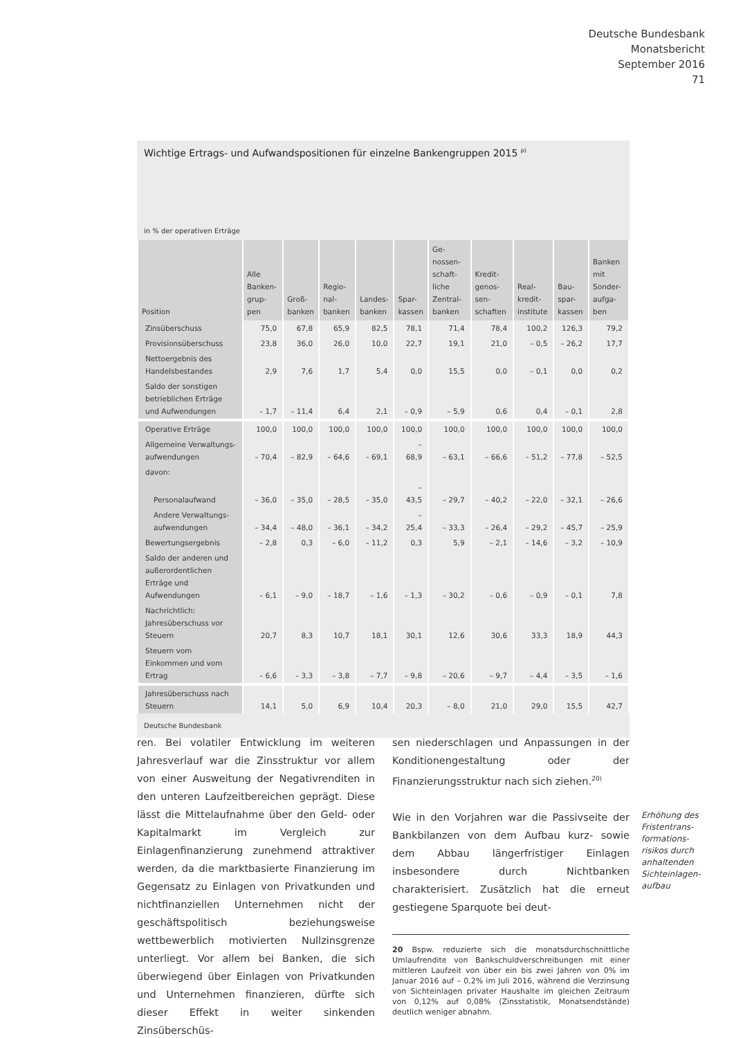Deutsche Bundesbank
Monatsbericht
September 2016
71
Wichtige Ertrags- und Aufwandspositionen für einzelne Bankengruppen 2015 <sup>p)</sup>
in % der operativen Erträge
| Position | Alle Banken-grup-pen | Groß-banken | Regio-nal-banken | Landes-banken | Spar-kassen | Ge-nossen-schaft-liche Zentral-banken | Kredit-genos-sen-schaften | Real-kredit-institute | Bau-spar-kassen | Banken mit Sonder-aufga-ben |
| --- | --- | --- | --- | --- | --- | --- | --- | --- | --- | --- |
| Zinsüberschuss | 75,0 | 67,8 | 65,9 | 82,5 | 78,1 | 71,4 | 78,4 | 100,2 | 126,3 | 79,2 |
| Provisionsüberschuss | 23,8 | 36,0 | 26,0 | 10,0 | 22,7 | 19,1 | 21,0 | – 0,5 | – 26,2 | 17,7 |
| Nettoergebnis des Handelsbestandes | 2,9 | 7,6 | 1,7 | 5,4 | 0,0 | 15,5 | 0,0 | – 0,1 | 0,0 | 0,2 |
| Saldo der sonstigen betrieblichen Erträge und Aufwendungen | – 1,7 | – 11,4 | 6,4 | 2,1 | – 0,9 | – 5,9 | 0,6 | 0,4 | – 0,1 | 2,8 |
| Operative Erträge | 100,0 | 100,0 | 100,0 | 100,0 | 100,0 | 100,0 | 100,0 | 100,0 | 100,0 | 100,0 |
| Allgemeine Verwaltungs-aufwendungen | – 70,4 | – 82,9 | – 64,6 | – 69,1 | – 68,9 | – 63,1 | – 66,6 | – 51,2 | – 77,8 | – 52,5 |
| davon: | | | | | | | | | | |
| Personalaufwand | – 36,0 | – 35,0 | – 28,5 | – 35,0 | – 43,5 | – 29,7 | – 40,2 | – 22,0 | – 32,1 | – 26,6 |
| Andere Verwaltungs-aufwendungen | – 34,4 | – 48,0 | – 36,1 | – 34,2 | – 25,4 | – 33,3 | – 26,4 | – 29,2 | – 45,7 | – 25,9 |
| Bewertungsergebnis | – 2,8 | 0,3 | – 6,0 | – 11,2 | 0,3 | 5,9 | – 2,1 | – 14,6 | – 3,2 | – 10,9 |
| Saldo der anderen und außerordentlichen Erträge und Aufwendungen | – 6,1 | – 9,0 | – 18,7 | – 1,6 | – 1,3 | – 30,2 | – 0,6 | – 0,9 | – 0,1 | 7,8 |
| Nachrichtlich: Jahresüberschuss vor Steuern | 20,7 | 8,3 | 10,7 | 18,1 | 30,1 | 12,6 | 30,6 | 33,3 | 18,9 | 44,3 |
| Steuern vom Einkommen und vom Ertrag | – 6,6 | – 3,3 | – 3,8 | – 7,7 | – 9,8 | – 20,6 | – 9,7 | – 4,4 | – 3,5 | – 1,6 |
| Jahresüberschuss nach Steuern | 14,1 | 5,0 | 6,9 | 10,4 | 20,3 | – 8,0 | 21,0 | 29,0 | 15,5 | 42,7 |
Deutsche Bundesbank
ren. Bei volatiler Entwicklung im weiteren Jahresverlauf war die Zinsstruktur vor allem von einer Ausweitung der Negativrenditen in den unteren Laufzeitbereichen geprägt. Diese lässt die Mittelaufnahme über den Geld- oder Kapitalmarkt im Vergleich zur Einlagenfinanzierung zunehmend attraktiver werden, da die marktbasierte Finanzierung im Gegensatz zu Einlagen von Privatkunden und nichtfinanziellen Unternehmen nicht der geschäftspolitisch beziehungsweise wettbewerblich motivierten Nullzinsgrenze unterliegt. Vor allem bei Banken, die sich überwiegend über Einlagen von Privatkunden und Unternehmen finanzieren, dürfte sich dieser Effekt in weiter sinkenden Zinsüberschüs-
sen niederschlagen und Anpassungen in der Konditionengestaltung oder der Finanzierungsstruktur nach sich ziehen.<sup>20)</sup>
Wie in den Vorjahren war die Passivseite der Bankbilanzen von dem Aufbau kurz- sowie dem Abbau längerfristiger Einlagen insbesondere durch Nichtbanken charakterisiert. Zusätzlich hat die erneut gestiegene Sparquote bei deut-
20 Bspw. reduzierte sich die monatsdurchschnittliche Umlaufrendite von Bankschuldverschreibungen mit einer mittleren Laufzeit von über ein bis zwei Jahren von 0% im Januar 2016 auf – 0,2% im Juli 2016, während die Verzinsung von Sichteinlagen privater Haushalte im gleichen Zeitraum von 0,12% auf 0,08% (Zinsstatistik, Monatsendstände) deutlich weniger abnahm.
Erhöhung des
Fristentrans-
formations-
risikos durch
anhaltenden
Sichteinlagen-
aufbau